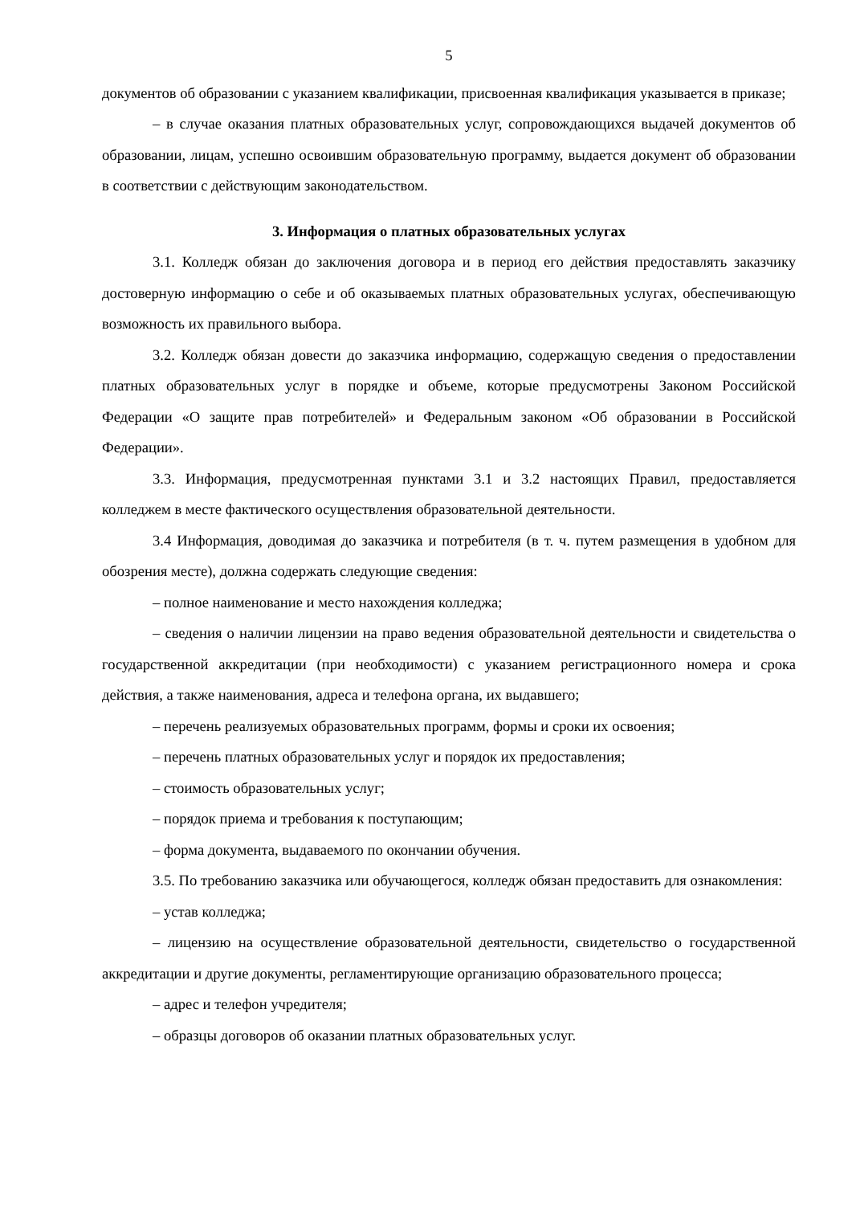5
документов об образовании с указанием квалификации, присвоенная квалификация указывается в приказе;
– в случае оказания платных образовательных услуг, сопровождающихся выдачей документов об образовании, лицам, успешно освоившим образовательную программу, выдается документ об образовании в соответствии с действующим законодательством.
3. Информация о платных образовательных услугах
3.1. Колледж обязан до заключения договора и в период его действия предоставлять заказчику достоверную информацию о себе и об оказываемых платных образовательных услугах, обеспечивающую возможность их правильного выбора.
3.2. Колледж обязан довести до заказчика информацию, содержащую сведения о предоставлении платных образовательных услуг в порядке и объеме, которые предусмотрены Законом Российской Федерации «О защите прав потребителей» и Федеральным законом «Об образовании в Российской Федерации».
3.3. Информация, предусмотренная пунктами 3.1 и 3.2 настоящих Правил, предоставляется колледжем в месте фактического осуществления образовательной деятельности.
3.4 Информация, доводимая до заказчика и потребителя (в т. ч. путем размещения в удобном для обозрения месте), должна содержать следующие сведения:
– полное наименование и место нахождения колледжа;
– сведения о наличии лицензии на право ведения образовательной деятельности и свидетельства о государственной аккредитации (при необходимости) с указанием регистрационного номера и срока действия, а также наименования, адреса и телефона органа, их выдавшего;
– перечень реализуемых образовательных программ, формы и сроки их освоения;
– перечень платных образовательных услуг и порядок их предоставления;
– стоимость образовательных услуг;
– порядок приема и требования к поступающим;
– форма документа, выдаваемого по окончании обучения.
3.5. По требованию заказчика или обучающегося, колледж обязан предоставить для ознакомления:
– устав колледжа;
– лицензию на осуществление образовательной деятельности, свидетельство о государственной аккредитации и другие документы, регламентирующие организацию образовательного процесса;
– адрес и телефон учредителя;
– образцы договоров об оказании платных образовательных услуг.